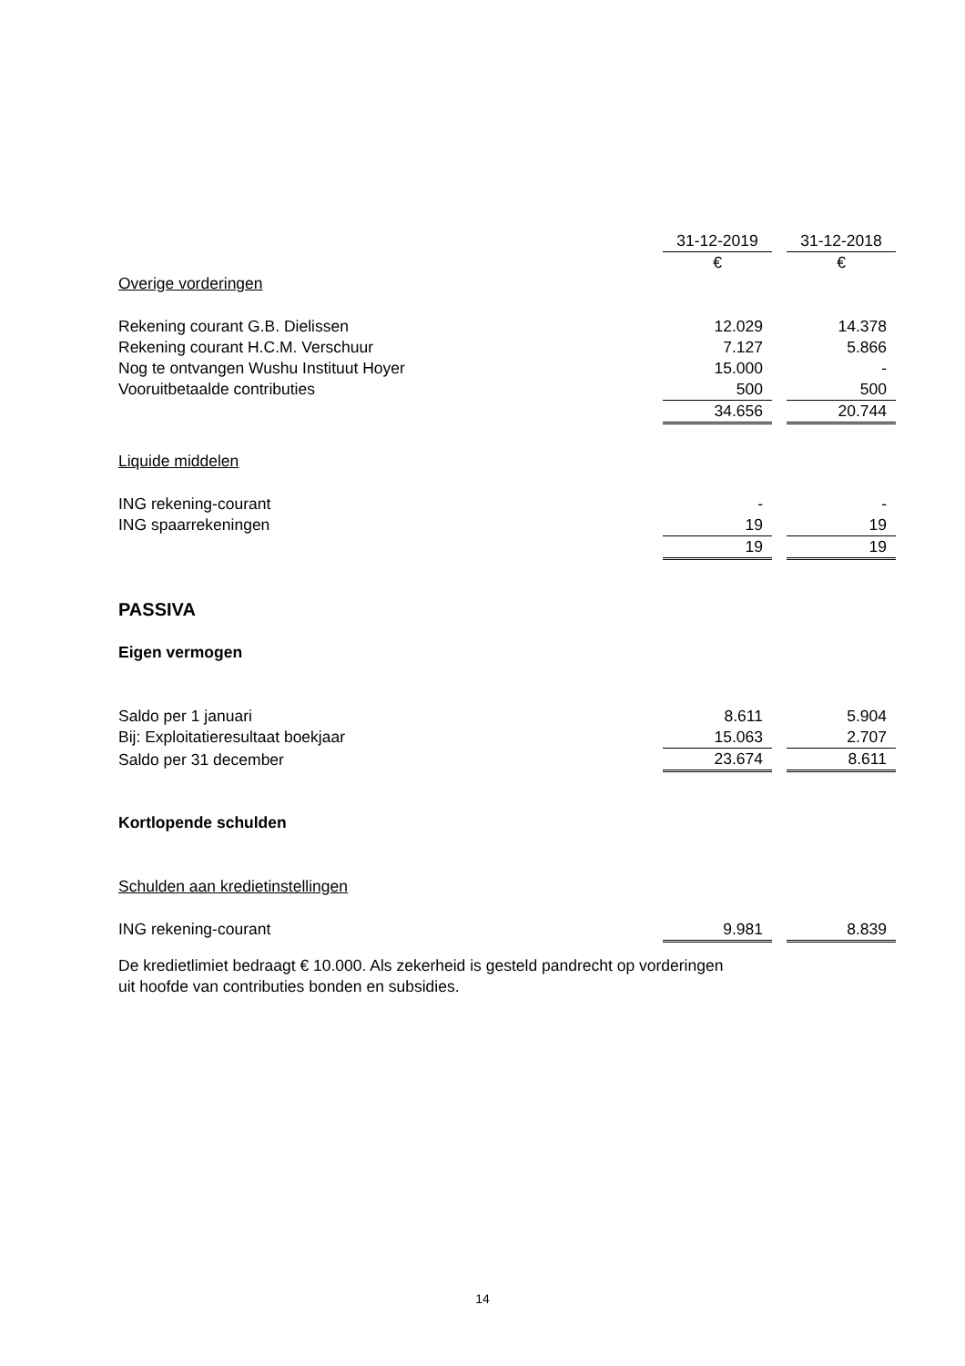| | 31-12-2019 | | 31-12-2018 |
| | € | | € |
| Overige vorderingen | | | |
| Rekening courant G.B. Dielissen | 12.029 | | 14.378 |
| Rekening courant H.C.M. Verschuur | 7.127 | | 5.866 |
| Nog te ontvangen Wushu Instituut Hoyer | 15.000 | | - |
| Vooruitbetaalde contributies | 500 | | 500 |
| | 34.656 | | 20.744 |
| Liquide middelen | | | |
| ING rekening-courant | - | | - |
| ING spaarrekeningen | 19 | | 19 |
| | 19 | | 19 |
| PASSIVA | | | |
| Eigen vermogen | | | |
| Saldo per 1 januari | 8.611 | | 5.904 |
| Bij: Exploitatieresultaat boekjaar | 15.063 | | 2.707 |
| Saldo per 31 december | 23.674 | | 8.611 |
| Kortlopende schulden | | | |
| Schulden aan kredietinstellingen | | | |
| ING rekening-courant | 9.981 | | 8.839 |
| De kredietlimiet bedraagt € 10.000. Als zekerheid is gesteld pandrecht op vorderingen | | | |
| uit hoofde van contributies bonden en subsidies. | | | |
14